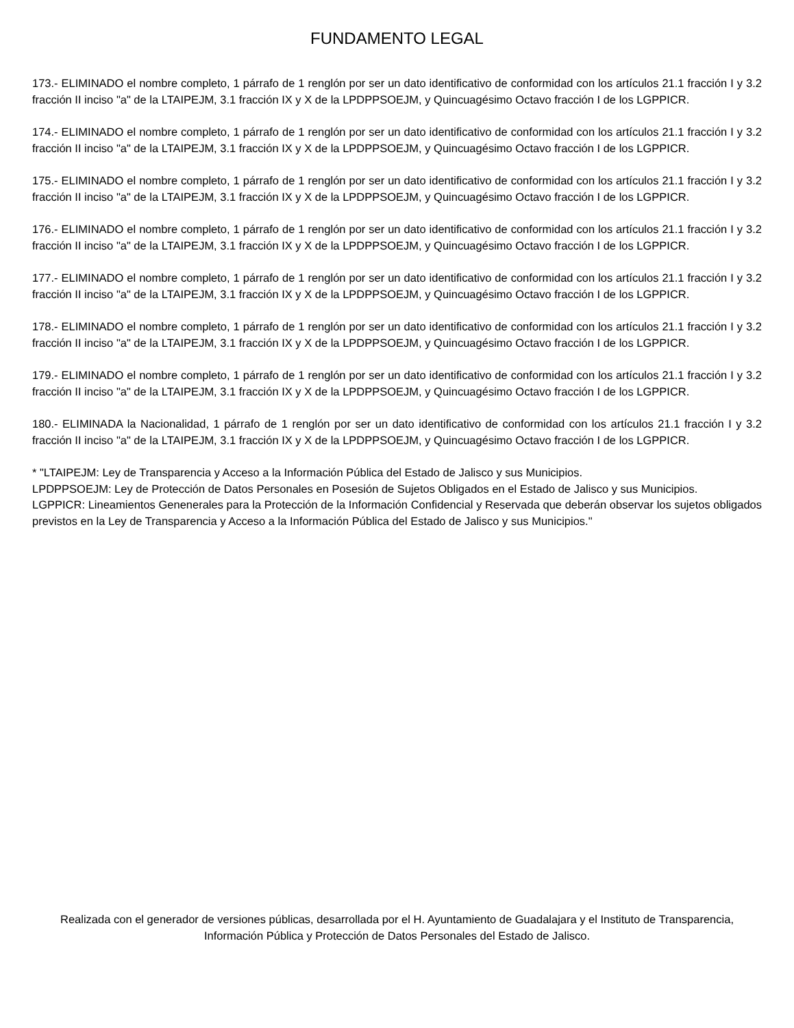FUNDAMENTO LEGAL
173.- ELIMINADO el nombre completo, 1 párrafo de 1 renglón por ser un dato identificativo de conformidad con los artículos 21.1 fracción I y 3.2 fracción II inciso "a" de la LTAIPEJM, 3.1 fracción IX y X de la LPDPPSOEJM, y Quincuagésimo Octavo fracción I de los LGPPICR.
174.- ELIMINADO el nombre completo, 1 párrafo de 1 renglón por ser un dato identificativo de conformidad con los artículos 21.1 fracción I y 3.2 fracción II inciso "a" de la LTAIPEJM, 3.1 fracción IX y X de la LPDPPSOEJM, y Quincuagésimo Octavo fracción I de los LGPPICR.
175.- ELIMINADO el nombre completo, 1 párrafo de 1 renglón por ser un dato identificativo de conformidad con los artículos 21.1 fracción I y 3.2 fracción II inciso "a" de la LTAIPEJM, 3.1 fracción IX y X de la LPDPPSOEJM, y Quincuagésimo Octavo fracción I de los LGPPICR.
176.- ELIMINADO el nombre completo, 1 párrafo de 1 renglón por ser un dato identificativo de conformidad con los artículos 21.1 fracción I y 3.2 fracción II inciso "a" de la LTAIPEJM, 3.1 fracción IX y X de la LPDPPSOEJM, y Quincuagésimo Octavo fracción I de los LGPPICR.
177.- ELIMINADO el nombre completo, 1 párrafo de 1 renglón por ser un dato identificativo de conformidad con los artículos 21.1 fracción I y 3.2 fracción II inciso "a" de la LTAIPEJM, 3.1 fracción IX y X de la LPDPPSOEJM, y Quincuagésimo Octavo fracción I de los LGPPICR.
178.- ELIMINADO el nombre completo, 1 párrafo de 1 renglón por ser un dato identificativo de conformidad con los artículos 21.1 fracción I y 3.2 fracción II inciso "a" de la LTAIPEJM, 3.1 fracción IX y X de la LPDPPSOEJM, y Quincuagésimo Octavo fracción I de los LGPPICR.
179.- ELIMINADO el nombre completo, 1 párrafo de 1 renglón por ser un dato identificativo de conformidad con los artículos 21.1 fracción I y 3.2 fracción II inciso "a" de la LTAIPEJM, 3.1 fracción IX y X de la LPDPPSOEJM, y Quincuagésimo Octavo fracción I de los LGPPICR.
180.- ELIMINADA la Nacionalidad, 1 párrafo de 1 renglón por ser un dato identificativo de conformidad con los artículos 21.1 fracción I y 3.2 fracción II inciso "a" de la LTAIPEJM, 3.1 fracción IX y X de la LPDPPSOEJM, y Quincuagésimo Octavo fracción I de los LGPPICR.
* "LTAIPEJM: Ley de Transparencia y Acceso a la Información Pública del Estado de Jalisco y sus Municipios.
LPDPPSOEJM: Ley de Protección de Datos Personales en Posesión de Sujetos Obligados en el Estado de Jalisco y sus Municipios.
LGPPICR: Lineamientos Genenerales para la Protección de la Información Confidencial y Reservada que deberán observar los sujetos obligados previstos en la Ley de Transparencia y Acceso a la Información Pública del Estado de Jalisco y sus Municipios."
Realizada con el generador de versiones públicas, desarrollada por el H. Ayuntamiento de Guadalajara y el Instituto de Transparencia, Información Pública y Protección de Datos Personales del Estado de Jalisco.